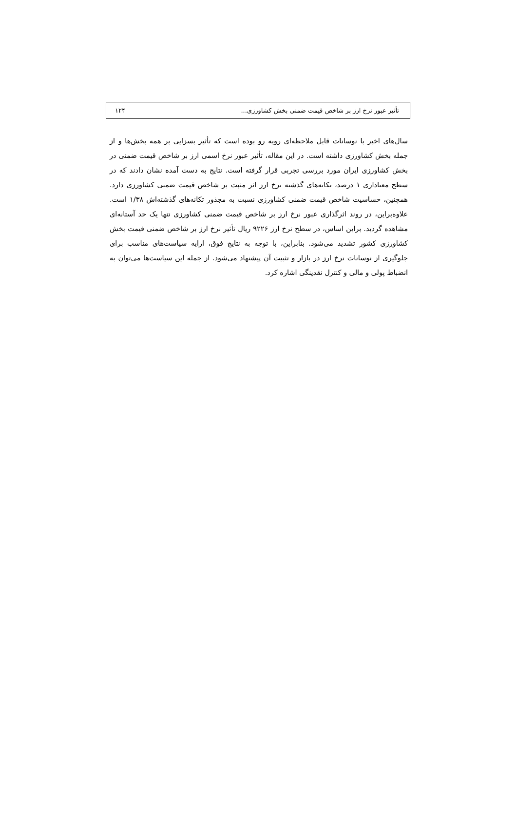تأثیر عبور نرخ ارز بر شاخص قیمت ضمنی بخش کشاورزی... ۱۲۴
سال‌های اخیر با نوسانات قابل ملاحظه‌ای روبه رو بوده است که تأثیر بسزایی بر همه بخش‌ها و از جمله بخش کشاورزی داشته است. در این مقاله، تأثیر عبور نرخ اسمی ارز بر شاخص قیمت ضمنی در بخش کشاورزی ایران مورد بررسی تجربی قرار گرفته است. نتایج به دست آمده نشان دادند که در سطح معناداری ۱ درصد، تکانه‌های گذشته نرخ ارز اثر مثبت بر شاخص قیمت ضمنی کشاورزی دارد. همچنین، حساسیت شاخص قیمت ضمنی کشاورزی نسبت به مجذور تکانه‌های گذشته‌اش ۱/۳۸ است. علاوه‌براین، در روند اثرگذاری عبور نرخ ارز بر شاخص قیمت ضمنی کشاورزی تنها یک حد آستانه‌ای مشاهده گردید. براین اساس، در سطح نرخ ارز ۹۲۲۶ ریال تأثیر نرخ ارز بر شاخص ضمنی قیمت بخش کشاورزی کشور تشدید می‌شود. بنابراین، با توجه به نتایج فوق، ارایه سیاست‌های مناسب برای جلوگیری از نوسانات نرخ ارز در بازار و تثبیت آن پیشنهاد می‌شود. از جمله این سیاست‌ها می‌توان به انضباط پولی و مالی و کنترل نقدینگی اشاره کرد.